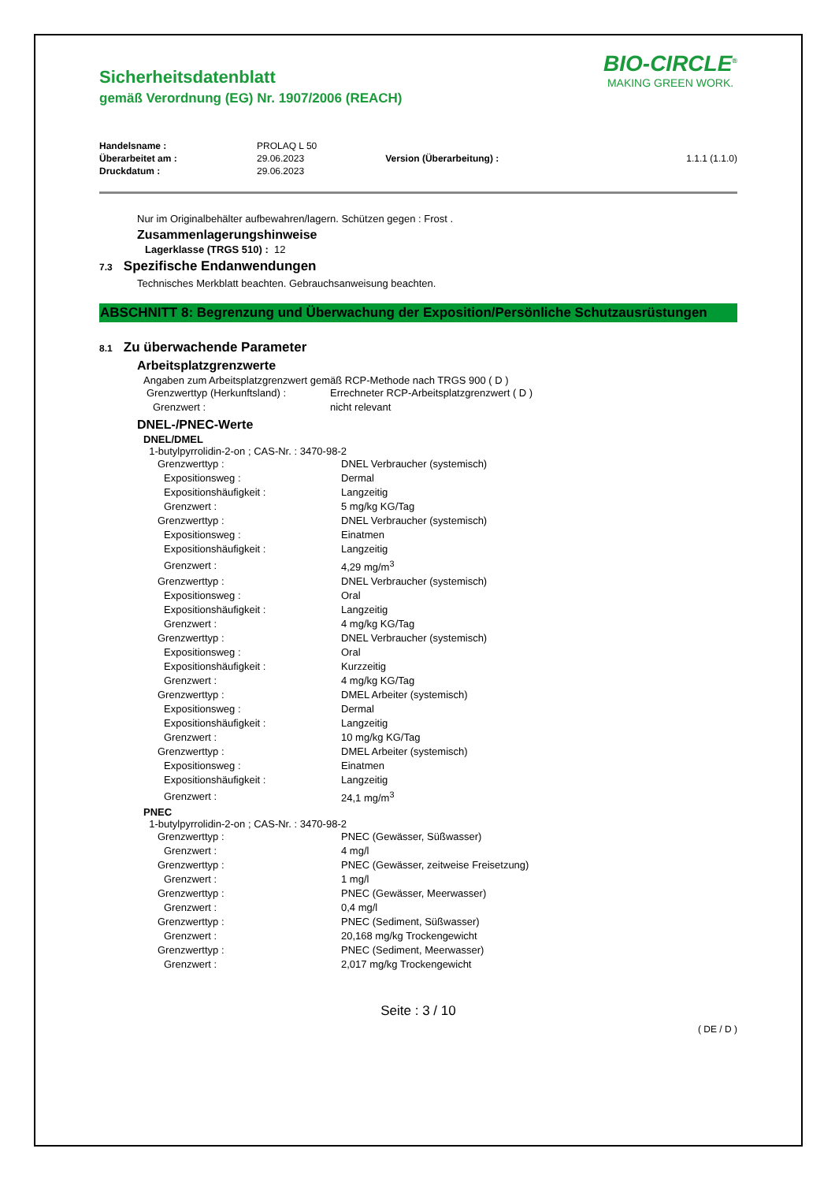BIO-CIRCLE<sup>®</sup>
MAKING GREEN WORK.
Sicherheitsdatenblatt
gemäß Verordnung (EG) Nr. 1907/2006 (REACH)
| Handelsname : | PROLAQ L 50 | | |
| Überarbeitet am : | 29.06.2023 | Version (Überarbeitung) : | 1.1.1 (1.1.0) |
| Druckdatum : | 29.06.2023 | | |
Nur im Originalbehälter aufbewahren/lagern. Schützen gegen : Frost .
Zusammenlagerungshinweise
Lagerklasse (TRGS 510) : 12
7.3 Spezifische Endanwendungen
Technisches Merkblatt beachten. Gebrauchsanweisung beachten.
ABSCHNITT 8: Begrenzung und Überwachung der Exposition/Persönliche Schutzausrüstungen
8.1 Zu überwachende Parameter
Arbeitsplatzgrenzwerte
Angaben zum Arbeitsplatzgrenzwert gemäß RCP-Methode nach TRGS 900 ( D )
| Grenzwerttyp (Herkunftsland) : | Errechneter RCP-Arbeitsplatzgrenzwert ( D ) |
| Grenzwert : | nicht relevant |
DNEL-/PNEC-Werte
DNEL/DMEL
1-butylpyrrolidin-2-on ; CAS-Nr. : 3470-98-2
| Grenzwerttyp : | DNEL Verbraucher (systemisch) |
| Expositionsweg : | Dermal |
| Expositionshäufigkeit : | Langzeitig |
| Grenzwert : | 5 mg/kg KG/Tag |
| Grenzwerttyp : | DNEL Verbraucher (systemisch) |
| Expositionsweg : | Einatmen |
| Expositionshäufigkeit : | Langzeitig |
| Grenzwert : | 4,29 mg/m<sup>3</sup> |
| Grenzwerttyp : | DNEL Verbraucher (systemisch) |
| Expositionsweg : | Oral |
| Expositionshäufigkeit : | Langzeitig |
| Grenzwert : | 4 mg/kg KG/Tag |
| Grenzwerttyp : | DNEL Verbraucher (systemisch) |
| Expositionsweg : | Oral |
| Expositionshäufigkeit : | Kurzzeitig |
| Grenzwert : | 4 mg/kg KG/Tag |
| Grenzwerttyp : | DMEL Arbeiter (systemisch) |
| Expositionsweg : | Dermal |
| Expositionshäufigkeit : | Langzeitig |
| Grenzwert : | 10 mg/kg KG/Tag |
| Grenzwerttyp : | DMEL Arbeiter (systemisch) |
| Expositionsweg : | Einatmen |
| Expositionshäufigkeit : | Langzeitig |
| Grenzwert : | 24,1 mg/m<sup>3</sup> |
PNEC
1-butylpyrrolidin-2-on ; CAS-Nr. : 3470-98-2
| Grenzwerttyp : | PNEC (Gewässer, Süßwasser) |
| Grenzwert : | 4 mg/l |
| Grenzwerttyp : | PNEC (Gewässer, zeitweise Freisetzung) |
| Grenzwert : | 1 mg/l |
| Grenzwerttyp : | PNEC (Gewässer, Meerwasser) |
| Grenzwert : | 0,4 mg/l |
| Grenzwerttyp : | PNEC (Sediment, Süßwasser) |
| Grenzwert : | 20,168 mg/kg Trockengewicht |
| Grenzwerttyp : | PNEC (Sediment, Meerwasser) |
| Grenzwert : | 2,017 mg/kg Trockengewicht |
Seite : 3 / 10
( DE / D )